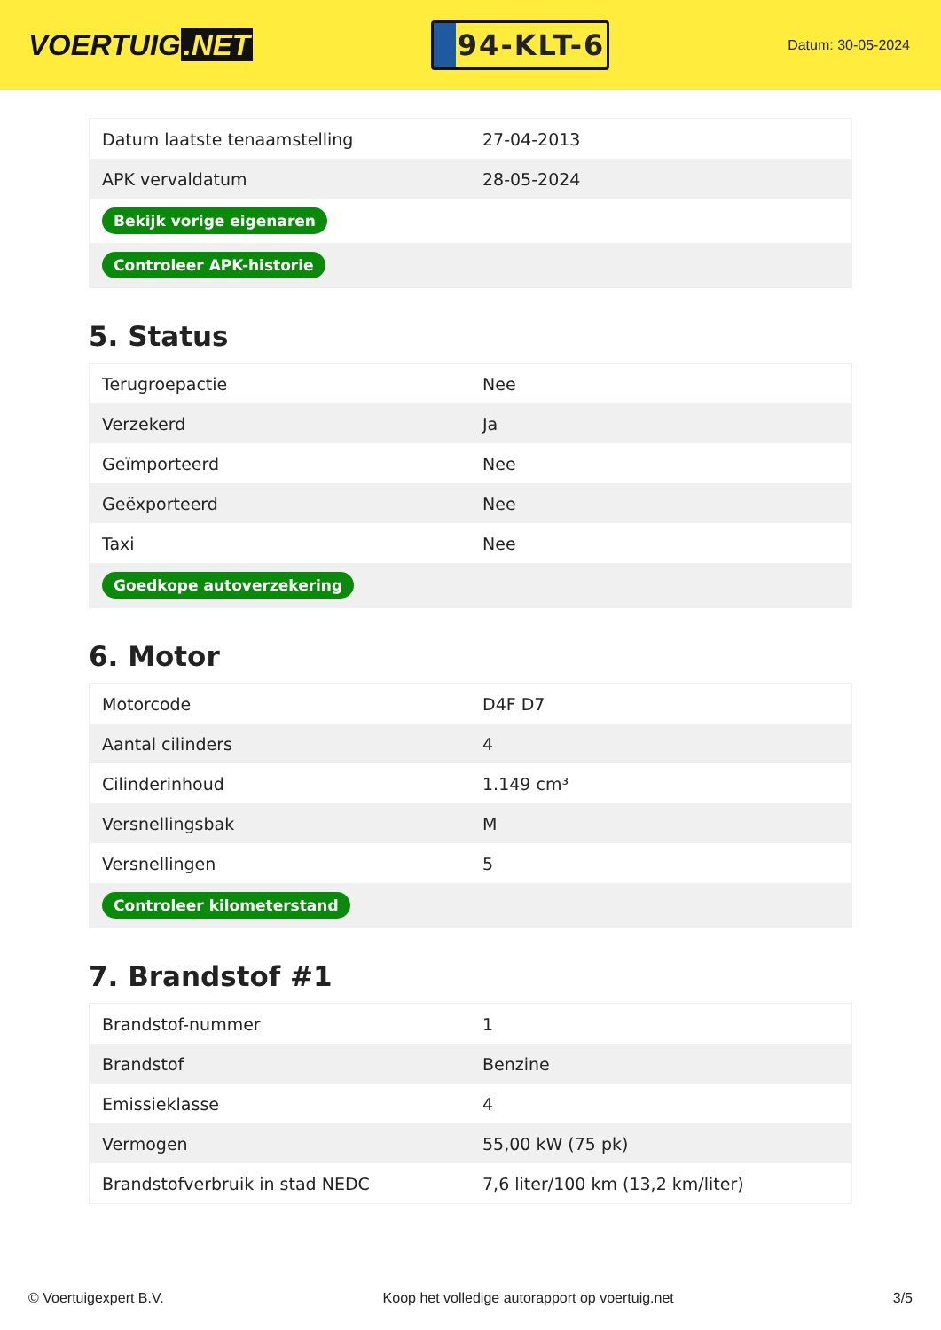VOERTUIG.NET
94-KLT-6
Datum: 30-05-2024
| Datum laatste tenaamstelling | 27-04-2013 |
| APK vervaldatum | 28-05-2024 |
| Bekijk vorige eigenaren | |
| Controleer APK-historie | |
5. Status
| Terugroepactie | Nee |
| Verzekerd | Ja |
| Geïmporteerd | Nee |
| Geëxporteerd | Nee |
| Taxi | Nee |
| Goedkope autoverzekering | |
6. Motor
| Motorcode | D4F D7 |
| Aantal cilinders | 4 |
| Cilinderinhoud | 1.149 cm³ |
| Versnellingsbak | M |
| Versnellingen | 5 |
| Controleer kilometerstand | |
7. Brandstof #1
| Brandstof-nummer | 1 |
| Brandstof | Benzine |
| Emissieklasse | 4 |
| Vermogen | 55,00 kW (75 pk) |
| Brandstofverbruik in stad NEDC | 7,6 liter/100 km (13,2 km/liter) |
© Voertuigexpert B.V. Koop het volledige autorapport op voertuig.net 3/5